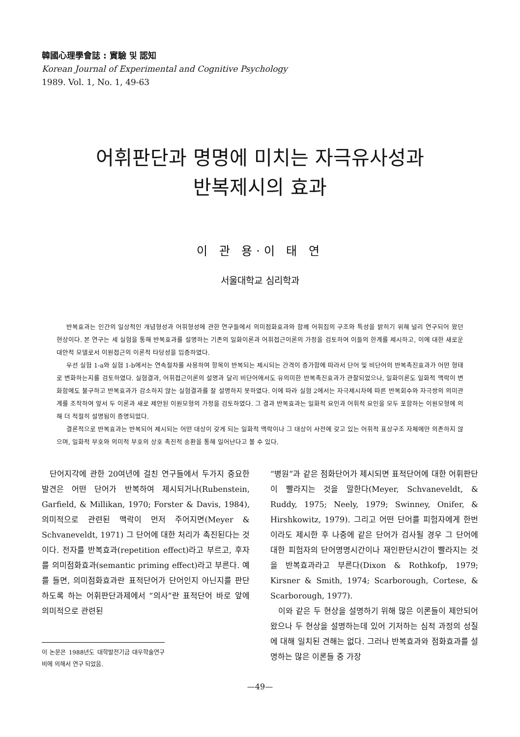韓國心理學會誌 : 實驗 및 認知
Korean Journal of Experimental and Cognitive Psychology
1989. Vol. 1, No. 1, 49-63
어휘판단과 명명에 미치는 자극유사성과
반복제시의 효과
이 관 용·이 태 연
서울대학교 심리학과
반복효과는 인간의 일상적인 개념형성과 어휘형성에 관한 연구들에서 의미점화효과와 함께 어휘집의 구조와 특성을 밝히기 위해 널리 연구되어 왔던 현상이다. 본 연구는 세 실험을 통해 반복효과를 설명하는 기존의 일화이론과 어휘접근이론의 가정을 검토하여 이들의 한계를 제시하고, 이에 대한 새로운 대안적 모델로서 이원접근의 이론적 타당성을 입증하였다.
우선 실험 1-a와 실험 1-b에서는 연속절차를 사용하여 항목이 반복되는 제시되는 간격이 증가함에 따라서 단어 및 비단어의 반복촉진효과가 어떤 형태로 변화하는지를 검토하였다. 실험결과, 어휘접근이론의 설명과 달리 비단어에서도 유의미한 반복촉진효과가 관찰되었으나, 일화이론도 일화적 맥락이 변화함에도 불구하고 반복효과가 감소하지 않는 실험결과를 잘 설명하지 못하였다. 이에 따라 실험 2에서는 자극제시차에 따른 반복회수와 자극쌍의 의미관계를 조작하여 앞서 두 이론과 새로 제안된 이원모형의 가정을 검토하였다. 그 결과 반복효과는 일화적 요인과 어휘적 요인을 모두 포함하는 이원모형에 의해 더 적절히 설명됨이 증명되었다.
결론적으로 반복효과는 반복되어 제시되는 어떤 대상이 갖게 되는 일화적 맥락이나 그 대상이 사전에 갖고 있는 어휘적 표상구조 자체에만 의존하지 않으며, 일화적 부호와 의미적 부호의 상호 촉진적 송환을 통해 일어난다고 볼 수 있다.
단어지각에 관한 20여년에 걸친 연구들에서 두가지 중요한 발견은 어떤 단어가 반복하여 제시되거나(Rubenstein, Garfield, & Millikan, 1970; Forster & Davis, 1984), 의미적으로 관련된 맥락이 먼저 주어지면(Meyer & Schvaneveldt, 1971) 그 단어에 대한 처리가 촉진된다는 것이다. 전자를 반복효과(repetition effect)라고 부르고, 후자를 의미점화효과(semantic priming effect)라고 부른다. 예를 들면, 의미점화효과란 표적단어가 단어인지 아닌지를 판단하도록 하는 어휘판단과제에서 “의사”란 표적단어 바로 앞에 의미적으로 관련된
이 논문은 1988년도 대학발전기금 대우학술연구비에 의해서 연구 되었음.
“병원”과 같은 점화단어가 제시되면 표적단어에 대한 어휘판단이 빨라지는 것을 말한다(Meyer, Schvaneveldt, & Ruddy, 1975; Neely, 1979; Swinney, Onifer, & Hirshkowitz, 1979). 그리고 어떤 단어를 피험자에게 한번이라도 제시한 후 나중에 같은 단어가 검사될 경우 그 단어에 대한 피험자의 단어명명시간이나 재인판단시간이 빨라지는 것을 반복효과라고 부른다(Dixon & Rothkofp, 1979; Kirsner & Smith, 1974; Scarborough, Cortese, & Scarborough, 1977).
이와 같은 두 현상을 설명하기 위해 많은 이론들이 제안되어 왔으나 두 현상을 설명하는데 있어 기저하는 심적 과정의 성질에 대해 일치된 견해는 없다. 그러나 반복효과와 점화효과를 설명하는 많은 이론들 중 가장
—49—